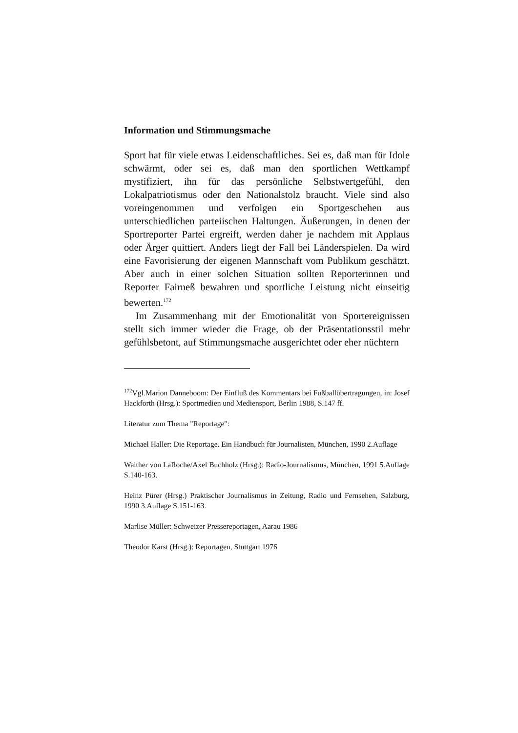Information und Stimmungsmache
Sport hat für viele etwas Leidenschaftliches. Sei es, daß man für Idole schwärmt, oder sei es, daß man den sportlichen Wettkampf mystifiziert, ihn für das persönliche Selbstwertgefühl, den Lokalpatriotismus oder den Nationalstolz braucht. Viele sind also voreingenommen und verfolgen ein Sportgeschehen aus unterschiedlichen parteiischen Haltungen. Äußerungen, in denen der Sportreporter Partei ergreift, werden daher je nachdem mit Applaus oder Ärger quittiert. Anders liegt der Fall bei Länderspielen. Da wird eine Favorisierung der eigenen Mannschaft vom Publikum geschätzt. Aber auch in einer solchen Situation sollten Reporterinnen und Reporter Fairneß bewahren und sportliche Leistung nicht einseitig bewerten.<sup>172</sup>
Im Zusammenhang mit der Emotionalität von Sportereignissen stellt sich immer wieder die Frage, ob der Präsentationsstil mehr gefühlsbetont, auf Stimmungsmache ausgerichtet oder eher nüchtern
<sup>172</sup> Vgl.Marion Danneboom: Der Einfluß des Kommentars bei Fußballübertragungen, in: Josef Hackforth (Hrsg.): Sportmedien und Mediensport, Berlin 1988, S.147 ff.
Literatur zum Thema "Reportage":
Michael Haller: Die Reportage. Ein Handbuch für Journalisten, München, 1990 2.Auflage
Walther von LaRoche/Axel Buchholz (Hrsg.): Radio-Journalismus, München, 1991 5.Auflage S.140-163.
Heinz Pürer (Hrsg.) Praktischer Journalismus in Zeitung, Radio und Fernsehen, Salzburg, 1990 3.Auflage S.151-163.
Marlise Müller: Schweizer Pressereportagen, Aarau 1986
Theodor Karst (Hrsg.): Reportagen, Stuttgart 1976